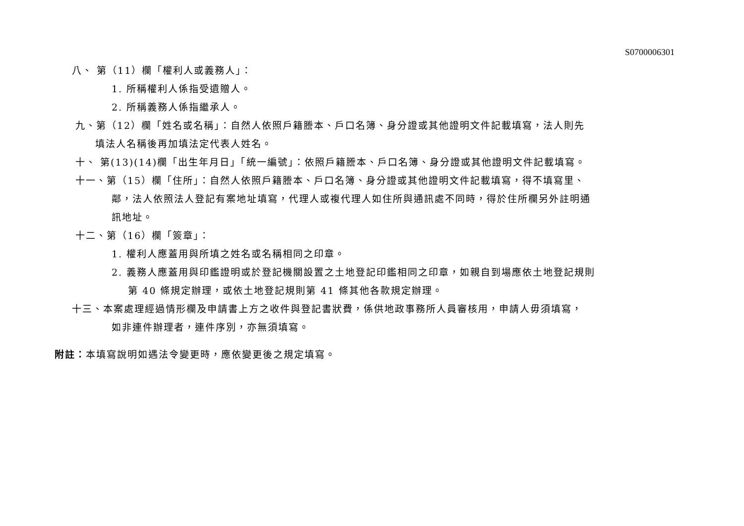S0700006301
八、 第（11）欄「權利人或義務人」：
1. 所稱權利人係指受遺贈人。
2. 所稱義務人係指繼承人。
九、第（12）欄「姓名或名稱」：自然人依照戶籍謄本、戶口名簿、身分證或其他證明文件記載填寫，法人則先
填法人名稱後再加填法定代表人姓名。
十、 第(13)(14)欄「出生年月日」「統一編號」：依照戶籍謄本、戶口名簿、身分證或其他證明文件記載填寫。
十一、第（15）欄「住所」：自然人依照戶籍謄本、戶口名簿、身分證或其他證明文件記載填寫，得不填寫里、
鄰，法人依照法人登記有案地址填寫，代理人或複代理人如住所與通訊處不同時，得於住所欄另外註明通
訊地址。
十二、第（16）欄「簽章」：
1. 權利人應蓋用與所填之姓名或名稱相同之印章。
2. 義務人應蓋用與印鑑證明或於登記機關設置之土地登記印鑑相同之印章，如親自到場應依土地登記規則
第 40 條規定辦理，或依土地登記規則第 41 條其他各款規定辦理。
十三、本案處理經過情形欄及申請書上方之收件與登記書狀費，係供地政事務所人員審核用，申請人毋須填寫，
如非連件辦理者，連件序別，亦無須填寫。
附註：本填寫說明如遇法令變更時，應依變更後之規定填寫。